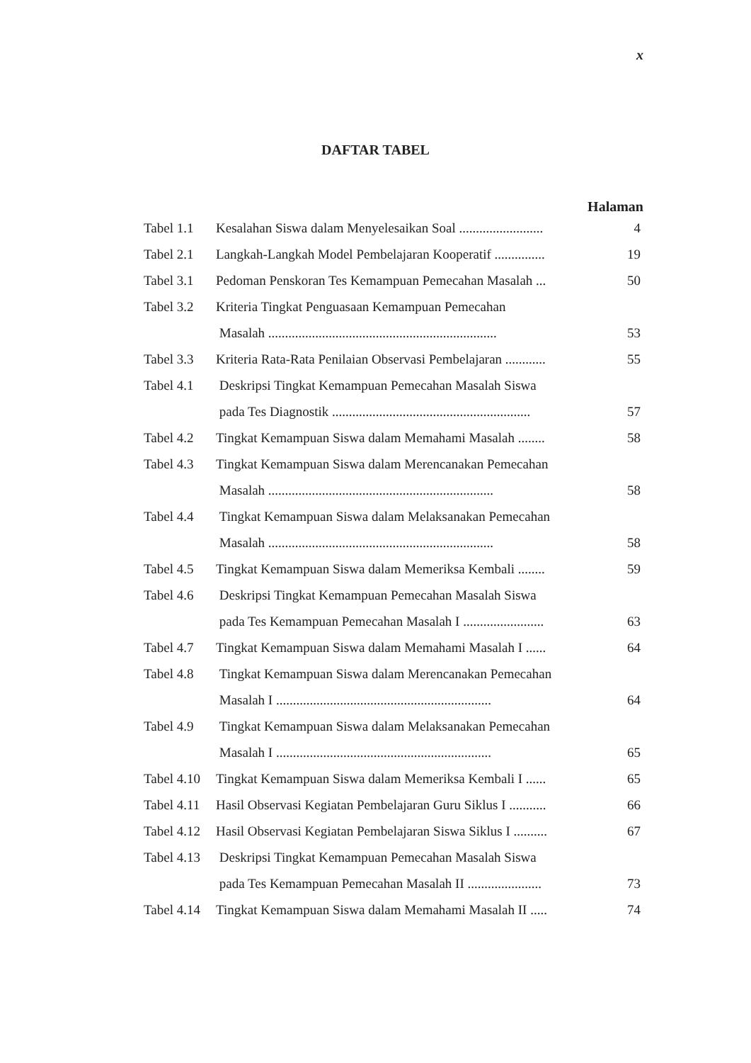x
DAFTAR TABEL
Halaman
| Tabel 1.1 | Kesalahan Siswa dalam Menyelesaikan Soal ......................... | 4 |
| Tabel 2.1 | Langkah-Langkah Model Pembelajaran Kooperatif ............... | 19 |
| Tabel 3.1 | Pedoman Penskoran Tes Kemampuan Pemecahan Masalah ... | 50 |
| Tabel 3.2 | Kriteria Tingkat Penguasaan Kemampuan Pemecahan | |
| | Masalah .................................................................... | 53 |
| Tabel 3.3 | Kriteria Rata-Rata Penilaian Observasi Pembelajaran ............ | 55 |
| Tabel 4.1 | Deskripsi Tingkat Kemampuan Pemecahan Masalah Siswa | |
| | pada Tes Diagnostik ........................................................... | 57 |
| Tabel 4.2 | Tingkat Kemampuan Siswa dalam Memahami Masalah ........ | 58 |
| Tabel 4.3 | Tingkat Kemampuan Siswa dalam Merencanakan Pemecahan | |
| | Masalah ................................................................... | 58 |
| Tabel 4.4 | Tingkat Kemampuan Siswa dalam Melaksanakan Pemecahan | |
| | Masalah ................................................................... | 58 |
| Tabel 4.5 | Tingkat Kemampuan Siswa dalam Memeriksa Kembali ........ | 59 |
| Tabel 4.6 | Deskripsi Tingkat Kemampuan Pemecahan Masalah Siswa | |
| | pada Tes Kemampuan Pemecahan Masalah I ........................ | 63 |
| Tabel 4.7 | Tingkat Kemampuan Siswa dalam Memahami Masalah I ...... | 64 |
| Tabel 4.8 | Tingkat Kemampuan Siswa dalam Merencanakan Pemecahan | |
| | Masalah I ................................................................ | 64 |
| Tabel 4.9 | Tingkat Kemampuan Siswa dalam Melaksanakan Pemecahan | |
| | Masalah I ................................................................ | 65 |
| Tabel 4.10 | Tingkat Kemampuan Siswa dalam Memeriksa Kembali I ...... | 65 |
| Tabel 4.11 | Hasil Observasi Kegiatan Pembelajaran Guru Siklus I ........... | 66 |
| Tabel 4.12 | Hasil Observasi Kegiatan Pembelajaran Siswa Siklus I .......... | 67 |
| Tabel 4.13 | Deskripsi Tingkat Kemampuan Pemecahan Masalah Siswa | |
| | pada Tes Kemampuan Pemecahan Masalah II ...................... | 73 |
| Tabel 4.14 | Tingkat Kemampuan Siswa dalam Memahami Masalah II ..... | 74 |